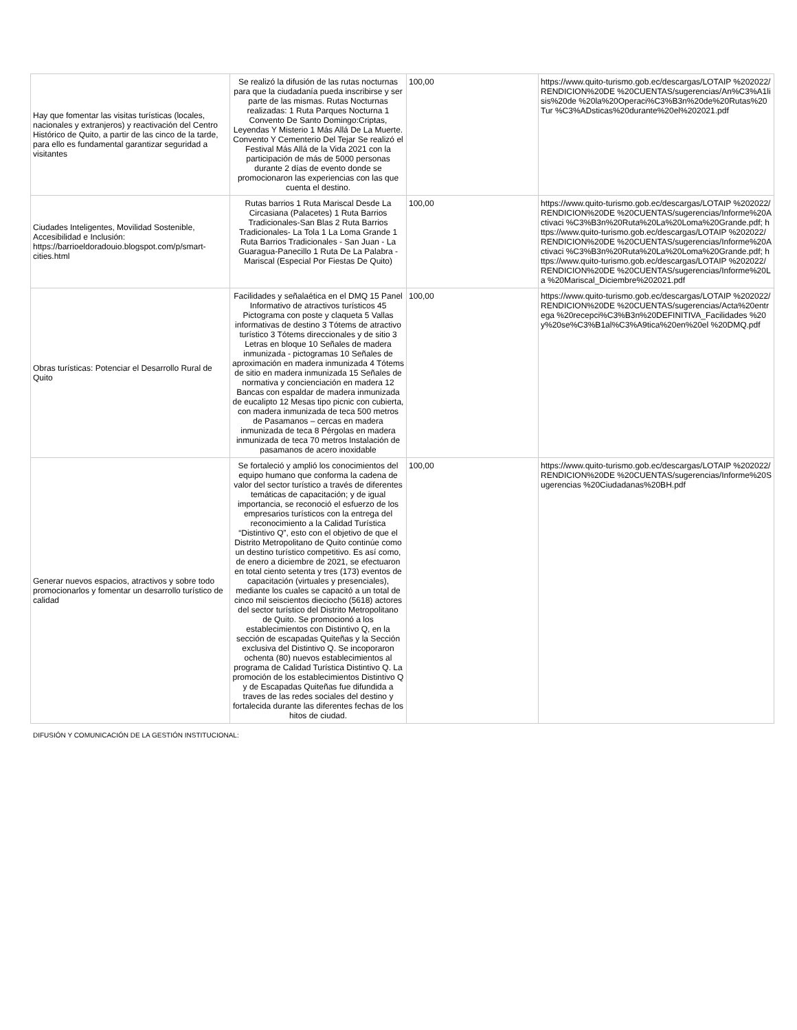| Hay que fomentar las visitas turísticas (locales, nacionales y extranjeros) y reactivación del Centro Histórico de Quito, a partir de las cinco de la tarde, para ello es fundamental garantizar seguridad a visitantes | Se realizó la difusión de las rutas nocturnas para que la ciudadanía pueda inscribirse y ser parte de las mismas. Rutas Nocturnas realizadas: 1 Ruta Parques Nocturna 1 Convento De Santo Domingo:Criptas, Leyendas Y Misterio 1 Más Allá De La Muerte. Convento Y Cementerio Del Tejar Se realizó el Festival Más Allá de la Vida 2021 con la participación de más de 5000 personas durante 2 días de evento donde se promocionaron las experiencias con las que cuenta el destino. | 100,00 | https://www.quito-turismo.gob.ec/descargas/LOTAIP %202022/RENDICION%20DE %20CUENTAS/sugerencias/An%C3%A1lisis%20de %20la%20Operaci%C3%B3n%20de%20Rutas%20Tur %C3%ADsticas%20durante%20el%202021.pdf |
| Ciudades Inteligentes, Movilidad Sostenible, Accesibilidad e Inclusión: https://barrioeldoradouio.blogspot.com/p/smart-cities.html | Rutas barrios 1 Ruta Mariscal Desde La Circasiana (Palacetes) 1 Ruta Barrios Tradicionales-San Blas 2 Ruta Barrios Tradicionales- La Tola 1 La Loma Grande 1 Ruta Barrios Tradicionales - San Juan - La Guaragua-Panecillo 1 Ruta De La Palabra - Mariscal (Especial Por Fiestas De Quito) | 100,00 | https://www.quito-turismo.gob.ec/descargas/LOTAIP %202022/RENDICION%20DE %20CUENTAS/sugerencias/Informe%20Activaci %C3%B3n%20Ruta%20La%20Loma%20Grande.pdf; https://www.quito-turismo.gob.ec/descargas/LOTAIP %202022/RENDICION%20DE %20CUENTAS/sugerencias/Informe%20Activaci %C3%B3n%20Ruta%20La%20Loma%20Grande.pdf; https://www.quito-turismo.gob.ec/descargas/LOTAIP %202022/RENDICION%20DE %20CUENTAS/sugerencias/Informe%20La %20Mariscal_Diciembre%202021.pdf |
| Obras turísticas: Potenciar el Desarrollo Rural de Quito | Facilidades y señalaética en el DMQ 15 Panel Informativo de atractivos turísticos 45 Pictograma con poste y claqueta 5 Vallas informativas de destino 3 Tótems de atractivo turístico 3 Tótems direccionales y de sitio 3 Letras en bloque 10 Señales de madera inmunizada - pictogramas 10 Señales de aproximación en madera inmunizada 4 Tótems de sitio en madera inmunizada 15 Señales de normativa y concienciación en madera 12 Bancas con espaldar de madera inmunizada de eucalipto 12 Mesas tipo picnic con cubierta, con madera inmunizada de teca 500 metros de Pasamanos – cercas en madera inmunizada de teca 8 Pérgolas en madera inmunizada de teca 70 metros Instalación de pasamanos de acero inoxidable | 100,00 | https://www.quito-turismo.gob.ec/descargas/LOTAIP %202022/RENDICION%20DE %20CUENTAS/sugerencias/Acta%20entrega %20recepci%C3%B3n%20DEFINITIVA_Facilidades %20y%20se%C3%B1al%C3%A9tica%20en%20el %20DMQ.pdf |
| Generar nuevos espacios, atractivos y sobre todo promocionarlos y fomentar un desarrollo turístico de calidad | Se fortaleció y amplió los conocimientos del equipo humano que conforma la cadena de valor del sector turístico a través de diferentes temáticas de capacitación; y de igual importancia, se reconoció el esfuerzo de los empresarios turísticos con la entrega del reconocimiento a la Calidad Turística “Distintivo Q”, esto con el objetivo de que el Distrito Metropolitano de Quito continúe como un destino turístico competitivo. Es así como, de enero a diciembre de 2021, se efectuaron en total ciento setenta y tres (173) eventos de capacitación (virtuales y presenciales), mediante los cuales se capacitó a un total de cinco mil seiscientos dieciocho (5618) actores del sector turístico del Distrito Metropolitano de Quito. Se promocionó a los establecimientos con Distintivo Q, en la sección de escapadas Quiteñas y la Sección exclusiva del Distintivo Q. Se incoporaron ochenta (80) nuevos establecimientos al programa de Calidad Turística Distintivo Q. La promoción de los establecimientos Distintivo Q y de Escapadas Quiteñas fue difundida a traves de las redes sociales del destino y fortalecida durante las diferentes fechas de los hitos de ciudad. | 100,00 | https://www.quito-turismo.gob.ec/descargas/LOTAIP %202022/RENDICION%20DE %20CUENTAS/sugerencias/Informe%20Sugerencias %20Ciudadanas%20BH.pdf |
DIFUSIÓN Y COMUNICACIÓN DE LA GESTIÓN INSTITUCIONAL: